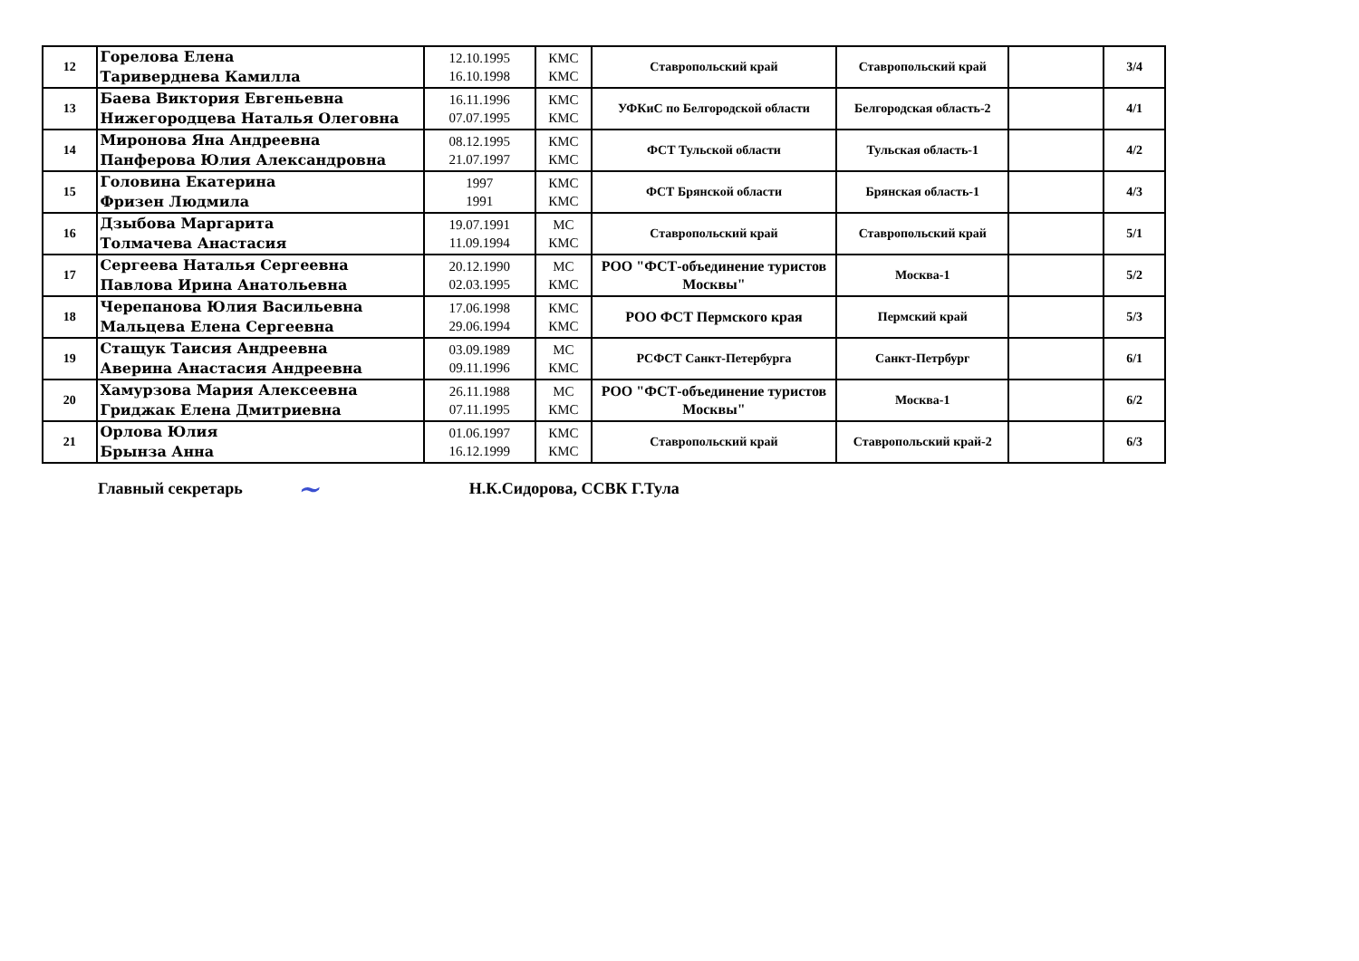| 12 | Горелова Елена Тариверднева Камилла | 12.10.1995 16.10.1998 | КМС КМС | Ставропольский край | Ставропольский край | | 3/4 |
| 13 | Баева Виктория Евгеньевна Нижегородцева Наталья Олеговна | 16.11.1996 07.07.1995 | КМС КМС | УФКиС по Белгородской области | Белгородская область-2 | | 4/1 |
| 14 | Миронова Яна Андреевна Панферова Юлия Александровна | 08.12.1995 21.07.1997 | КМС КМС | ФСТ Тульской области | Тульская область-1 | | 4/2 |
| 15 | Головина Екатерина Фризен Людмила | 1997 1991 | КМС КМС | ФСТ Брянской области | Брянская область-1 | | 4/3 |
| 16 | Дзыбова Маргарита Толмачева Анастасия | 19.07.1991 11.09.1994 | МС КМС | Ставропольский край | Ставропольский край | | 5/1 |
| 17 | Сергеева Наталья Сергеевна Павлова Ирина Анатольевна | 20.12.1990 02.03.1995 | МС КМС | РОО "ФСТ-объединение туристов Москвы" | Москва-1 | | 5/2 |
| 18 | Черепанова Юлия Васильевна Мальцева Елена Сергеевна | 17.06.1998 29.06.1994 | КМС КМС | РОО ФСТ Пермского края | Пермский край | | 5/3 |
| 19 | Стащук Таисия Андреевна Аверина Анастасия Андреевна | 03.09.1989 09.11.1996 | МС КМС | РСФСТ Санкт-Петербурга | Санкт-Петрбург | | 6/1 |
| 20 | Хамурзова Мария Алексеевна Гриджак Елена Дмитриевна | 26.11.1988 07.11.1995 | МС КМС | РОО "ФСТ-объединение туристов Москвы" | Москва-1 | | 6/2 |
| 21 | Орлова Юлия Брынза Анна | 01.06.1997 16.12.1999 | КМС КМС | Ставропольский край | Ставропольский край-2 | | 6/3 |
Главный секретарь ~ Н.К.Сидорова, ССВК Г.Тула